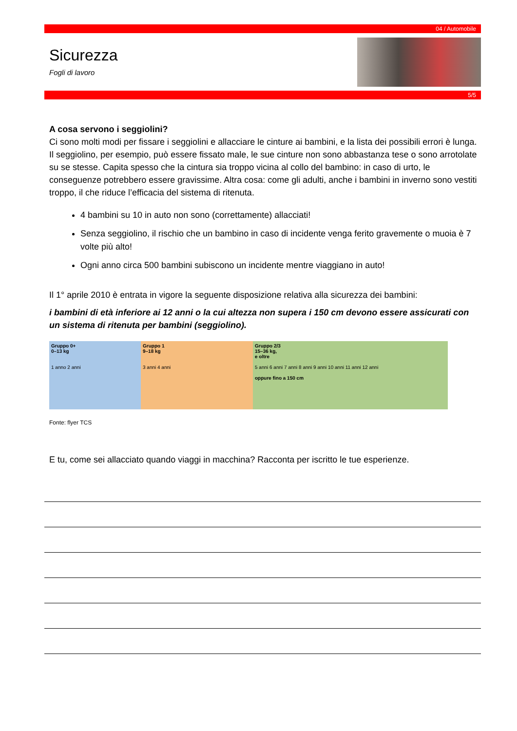04 / Automobile
Sicurezza
Fogli di lavoro
5/5
A cosa servono i seggiolini?
Ci sono molti modi per fissare i seggiolini e allacciare le cinture ai bambini, e la lista dei possibili errori è lunga. Il seggiolino, per esempio, può essere fissato male, le sue cinture non sono abbastanza tese o sono arrotolate su se stesse. Capita spesso che la cintura sia troppo vicina al collo del bambino: in caso di urto, le conseguenze potrebbero essere gravissime. Altra cosa: come gli adulti, anche i bambini in inverno sono vestiti troppo, il che riduce l’efficacia del sistema di ritenuta.
4 bambini su 10 in auto non sono (correttamente) allacciati!
Senza seggiolino, il rischio che un bambino in caso di incidente venga ferito gravemente o muoia è 7 volte più alto!
Ogni anno circa 500 bambini subiscono un incidente mentre viaggiano in auto!
Il 1° aprile 2010 è entrata in vigore la seguente disposizione relativa alla sicurezza dei bambini:
i bambini di età inferiore ai 12 anni o la cui altezza non supera i 150 cm devono essere assicurati con un sistema di ritenuta per bambini (seggiolino).
Gruppo 0+
0–13 kg
1 anno 2 anni
Gruppo 1
9–18 kg
3 anni 4 anni
Gruppo 2/3
15–36 kg,
e oltre
5 anni 6 anni 7 anni 8 anni 9 anni 10 anni 11 anni 12 anni
oppure fino a 150 cm
Fonte: flyer TCS
E tu, come sei allacciato quando viaggi in macchina? Racconta per iscritto le tue esperienze.